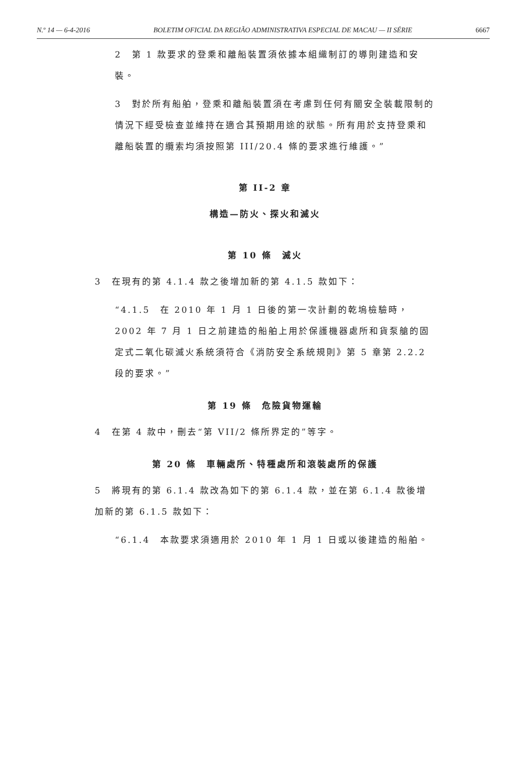N.º 14 — 6-4-2016 BOLETIM OFICIAL DA REGIÃO ADMINISTRATIVA ESPECIAL DE MACAU — II SÉRIE 6667
2　第 1 款要求的登乘和離船裝置須依據本組織制訂的導則建造和安裝。
3　對於所有船舶，登乘和離船裝置須在考慮到任何有關安全裝載限制的情況下經受檢查並維持在適合其預期用途的狀態。所有用於支持登乘和離船裝置的纜索均須按照第 III/20.4 條的要求進行維護。”
第 II-2 章
構造—防火、探火和滅火
第 10 條　滅火
3　在現有的第 4.1.4 款之後增加新的第 4.1.5 款如下：
“4.1.5　在 2010 年 1 月 1 日後的第一次計劃的乾塢檢驗時，2002 年 7 月 1 日之前建造的船舶上用於保護機器處所和貨泵艙的固定式二氧化碳滅火系統須符合《消防安全系統規則》第 5 章第 2.2.2 段的要求。”
第 19 條　危險貨物運輸
4　在第 4 款中，刪去“第 VII/2 條所界定的”等字。
第 20 條　車輛處所、特種處所和滾裝處所的保護
5　將現有的第 6.1.4 款改為如下的第 6.1.4 款，並在第 6.1.4 款後增加新的第 6.1.5 款如下：
“6.1.4　本款要求須適用於 2010 年 1 月 1 日或以後建造的船舶。